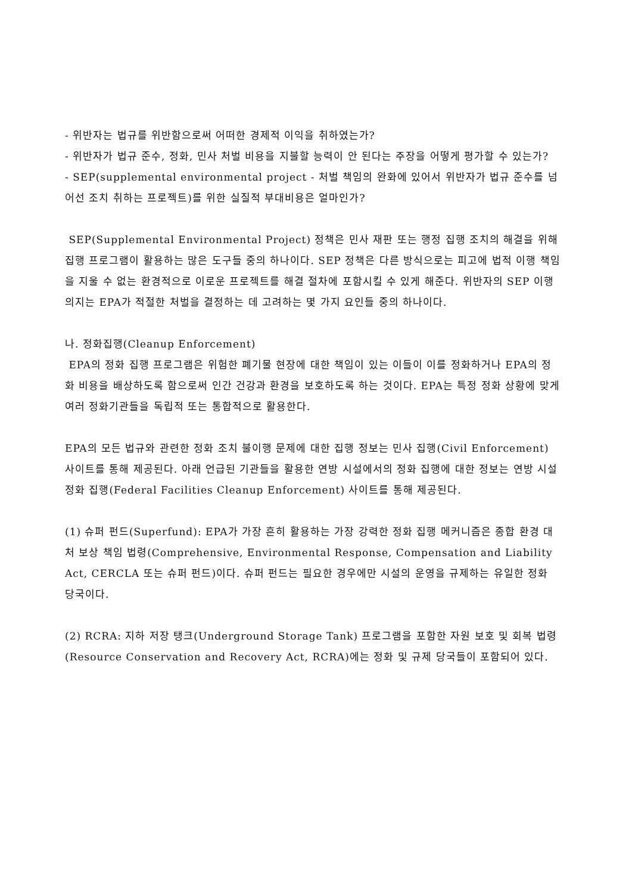- 위반자는 법규를 위반함으로써 어떠한 경제적 이익을 취하였는가?
- 위반자가 법규 준수, 정화, 민사 처벌 비용을 지불할 능력이 안 된다는 주장을 어떻게 평가할 수 있는가?
- SEP(supplemental environmental project - 처벌 책임의 완화에 있어서 위반자가 법규 준수를 넘어선 조치 취하는 프로젝트)를 위한 실질적 부대비용은 얼마인가?
SEP(Supplemental Environmental Project) 정책은 민사 재판 또는 행정 집행 조치의 해결을 위해 집행 프로그램이 활용하는 많은 도구들 중의 하나이다. SEP 정책은 다른 방식으로는 피고에 법적 이행 책임을 지울 수 없는 환경적으로 이로운 프로젝트를 해결 절차에 포함시킬 수 있게 해준다. 위반자의 SEP 이행 의지는 EPA가 적절한 처벌을 결정하는 데 고려하는 몇 가지 요인들 중의 하나이다.
나. 정화집행(Cleanup Enforcement)
EPA의 정화 집행 프로그램은 위험한 폐기물 현장에 대한 책임이 있는 이들이 이를 정화하거나 EPA의 정화 비용을 배상하도록 함으로써 인간 건강과 환경을 보호하도록 하는 것이다. EPA는 특정 정화 상황에 맞게 여러 정화기관들을 독립적 또는 통합적으로 활용한다.
EPA의 모든 법규와 관련한 정화 조치 불이행 문제에 대한 집행 정보는 민사 집행(Civil Enforcement) 사이트를 통해 제공된다. 아래 언급된 기관들을 활용한 연방 시설에서의 정화 집행에 대한 정보는 연방 시설 정화 집행(Federal Facilities Cleanup Enforcement) 사이트를 통해 제공된다.
(1) 슈퍼 펀드(Superfund): EPA가 가장 흔히 활용하는 가장 강력한 정화 집행 메커니즘은 종합 환경 대처 보상 책임 법령(Comprehensive, Environmental Response, Compensation and Liability Act, CERCLA 또는 슈퍼 펀드)이다. 슈퍼 펀드는 필요한 경우에만 시설의 운영을 규제하는 유일한 정화 당국이다.
(2) RCRA: 지하 저장 탱크(Underground Storage Tank) 프로그램을 포함한 자원 보호 및 회복 법령(Resource Conservation and Recovery Act, RCRA)에는 정화 및 규제 당국들이 포함되어 있다.